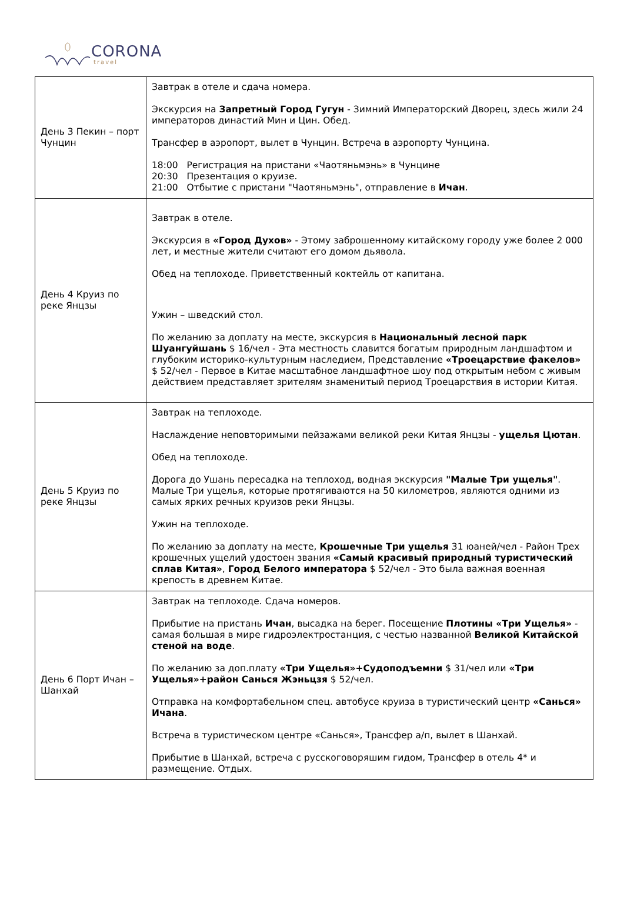CORONA
travel
| День 3 Пекин – порт Чунцин | Завтрак в отеле и сдача номера. Экскурсия на Запретный Город Гугун - Зимний Императорский Дворец, здесь жили 24 императоров династий Мин и Цин. Обед. Трансфер в аэропорт, вылет в Чунцин. Встреча в аэропорту Чунцина. 18:00 Регистрация на пристани «Чаотяньмэнь» в Чунцине 20:30 Презентация о круизе. 21:00 Отбытие с пристани "Чаотяньмэнь", отправление в Ичан . |
| День 4 Круиз по реке Янцзы | Завтрак в отеле. Экскурсия в «Город Духов» - Этому заброшенному китайскому городу уже более 2 000 лет, и местные жители считают его домом дьявола. Обед на теплоходе. Приветственный коктейль от капитана. Ужин – шведский стол. По желанию за доплату на месте, экскурсия в Национальный лесной парк Шуангуйшань $ 16/чел - Эта местность славится богатым природным ландшафтом и глубоким историко-культурным наследием, Представление «Троецарствие факелов» $ 52/чел - Первое в Китае масштабное ландшафтное шоу под открытым небом с живым действием представляет зрителям знаменитый период Троецарствия в истории Китая. |
| День 5 Круиз по реке Янцзы | Завтрак на теплоходе. Наслаждение неповторимыми пейзажами великой реки Китая Янцзы - ущелья Цютан . Обед на теплоходе. Дорога до Ушань пересадка на теплоход, водная экскурсия "Малые Три ущелья" . Малые Три ущелья, которые протягиваются на 50 километров, являются одними из самых ярких речных круизов реки Янцзы. Ужин на теплоходе. По желанию за доплату на месте, Крошечные Три ущелья 31 юаней/чел - Район Трех крошечных ущелий удостоен звания «Самый красивый природный туристический сплав Китая» , Город Белого императора $ 52/чел - Это была важная военная крепость в древнем Китае. |
| День 6 Порт Ичан – Шанхай | Завтрак на теплоходе. Сдача номеров. Прибытие на пристань Ичан , высадка на берег. Посещение Плотины «Три Ущелья» - самая большая в мире гидроэлектростанция, с честью названной Великой Китайской стеной на воде . По желанию за доп.плату «Три Ущелья»+Судоподъемни $ 31/чел или «Три Ущелья»+район Санься Жэньцзя $ 52/чел. Отправка на комфортабельном спец. автобусе круиза в туристический центр «Санься» Ичана . Встреча в туристическом центре «Санься», Трансфер а/п, вылет в Шанхай. Прибытие в Шанхай, встреча с русскоговоряшим гидом, Трансфер в отель 4* и размещение. Отдых. |